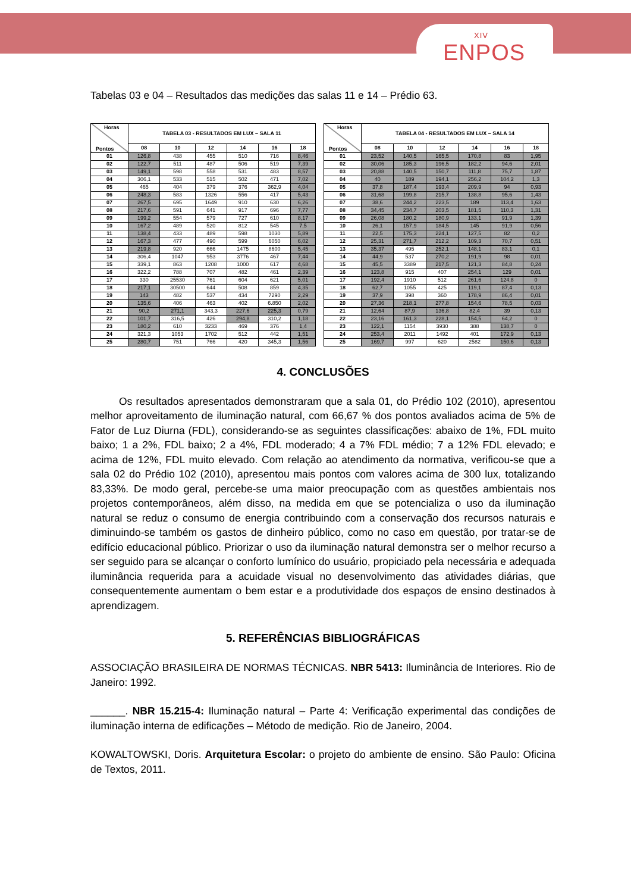XIV
ENPOS
Tabelas 03 e 04 – Resultados das medições das salas 11 e 14 – Prédio 63.
| Horas Pontos | TABELA 03 - RESULTADOS EM LUX – SALA 11 | | | | | |
| --- | --- | --- | --- | --- | --- | --- |
| | 08 | 10 | 12 | 14 | 16 | 18 |
| 01 | 126,8 | 438 | 455 | 510 | 716 | 8,46 |
| 02 | 122,7 | 511 | 487 | 506 | 519 | 7,39 |
| 03 | 149,1 | 598 | 558 | 531 | 483 | 8,57 |
| 04 | 306,1 | 533 | 515 | 502 | 471 | 7,02 |
| 05 | 465 | 404 | 379 | 376 | 362,9 | 4,04 |
| 06 | 248,3 | 583 | 1326 | 556 | 417 | 5,43 |
| 07 | 267,5 | 695 | 1649 | 910 | 630 | 6,26 |
| 08 | 217,6 | 591 | 641 | 917 | 696 | 7,77 |
| 09 | 199,2 | 554 | 579 | 727 | 610 | 8,17 |
| 10 | 167,2 | 489 | 520 | 812 | 545 | 7,5 |
| 11 | 138,4 | 433 | 489 | 598 | 1030 | 5,89 |
| 12 | 167,3 | 477 | 490 | 599 | 6050 | 6,02 |
| 13 | 219,8 | 920 | 666 | 1475 | 8600 | 5,45 |
| 14 | 306,4 | 1047 | 953 | 3776 | 467 | 7,44 |
| 15 | 339,1 | 863 | 1208 | 1000 | 617 | 4,68 |
| 16 | 322,2 | 788 | 707 | 482 | 461 | 2,39 |
| 17 | 330 | 25530 | 761 | 604 | 621 | 5,01 |
| 18 | 217,1 | 30500 | 644 | 508 | 859 | 4,35 |
| 19 | 143 | 482 | 537 | 434 | 7290 | 2,29 |
| 20 | 135,6 | 406 | 463 | 402 | 6.850 | 2,02 |
| 21 | 90,2 | 271,1 | 343,3 | 227,6 | 225,3 | 0,79 |
| 22 | 101,7 | 316,5 | 426 | 294,8 | 310,2 | 1,18 |
| 23 | 180,2 | 610 | 3233 | 469 | 376 | 1,4 |
| 24 | 321,3 | 1053 | 1702 | 512 | 442 | 1,51 |
| 25 | 280,7 | 751 | 766 | 420 | 345,3 | 1,56 |
| Horas Pontos | TABELA 04 - RESULTADOS EM LUX – SALA 14 | | | | | |
| --- | --- | --- | --- | --- | --- | --- |
| | 08 | 10 | 12 | 14 | 16 | 18 |
| 01 | 23,52 | 140,5 | 165,5 | 170,8 | 83 | 1,95 |
| 02 | 30,06 | 185,3 | 196,5 | 182,2 | 94,6 | 2,01 |
| 03 | 20,88 | 140,5 | 150,7 | 111,8 | 75,7 | 1,87 |
| 04 | 40 | 189 | 194,1 | 256,2 | 104,2 | 1,3 |
| 05 | 37,8 | 187,4 | 193,4 | 209,9 | 94 | 0,93 |
| 06 | 31,68 | 199,8 | 215,7 | 138,8 | 95,6 | 1,43 |
| 07 | 38,6 | 244,2 | 223,5 | 189 | 113,4 | 1,63 |
| 08 | 34,45 | 234,7 | 203,5 | 181,5 | 110,3 | 1,31 |
| 09 | 26,08 | 180,2 | 180,9 | 133,1 | 91,9 | 1,39 |
| 10 | 26,1 | 157,9 | 184,5 | 145 | 91,9 | 0,56 |
| 11 | 22,5 | 175,3 | 224,1 | 127,5 | 82 | 0,2 |
| 12 | 25,31 | 271,7 | 212,2 | 109,3 | 70,7 | 0,51 |
| 13 | 35,37 | 495 | 252,1 | 148,1 | 83,1 | 0,1 |
| 14 | 44,9 | 537 | 270,2 | 191,9 | 98 | 0,01 |
| 15 | 45,5 | 3389 | 217,5 | 121,3 | 84,8 | 0,24 |
| 16 | 123,8 | 915 | 407 | 254,1 | 129 | 0,01 |
| 17 | 192,4 | 1910 | 512 | 261,6 | 124,8 | 0 |
| 18 | 62,7 | 1055 | 425 | 119,1 | 87,4 | 0,13 |
| 19 | 37,9 | 398 | 360 | 178,9 | 86,4 | 0,01 |
| 20 | 27,36 | 218,1 | 277,8 | 154,6 | 78,5 | 0,03 |
| 21 | 12,64 | 87,9 | 136,8 | 82,4 | 39 | 0,13 |
| 22 | 23,16 | 161,3 | 228,1 | 154,5 | 64,2 | 0 |
| 23 | 122,1 | 1154 | 3930 | 388 | 138,7 | 0 |
| 24 | 253,4 | 2011 | 1492 | 401 | 172,9 | 0,13 |
| 25 | 169,7 | 997 | 620 | 2582 | 150,6 | 0,13 |
4. CONCLUSÕES
Os resultados apresentados demonstraram que a sala 01, do Prédio 102 (2010), apresentou melhor aproveitamento de iluminação natural, com 66,67 % dos pontos avaliados acima de 5% de Fator de Luz Diurna (FDL), considerando-se as seguintes classificações: abaixo de 1%, FDL muito baixo; 1 a 2%, FDL baixo; 2 a 4%, FDL moderado; 4 a 7% FDL médio; 7 a 12% FDL elevado; e acima de 12%, FDL muito elevado. Com relação ao atendimento da normativa, verificou-se que a sala 02 do Prédio 102 (2010), apresentou mais pontos com valores acima de 300 lux, totalizando 83,33%. De modo geral, percebe-se uma maior preocupação com as questões ambientais nos projetos contemporâneos, além disso, na medida em que se potencializa o uso da iluminação natural se reduz o consumo de energia contribuindo com a conservação dos recursos naturais e diminuindo-se também os gastos de dinheiro público, como no caso em questão, por tratar-se de edifício educacional público. Priorizar o uso da iluminação natural demonstra ser o melhor recurso a ser seguido para se alcançar o conforto lumínico do usuário, propiciado pela necessária e adequada iluminância requerida para a acuidade visual no desenvolvimento das atividades diárias, que consequentemente aumentam o bem estar e a produtividade dos espaços de ensino destinados à aprendizagem.
5. REFERÊNCIAS BIBLIOGRÁFICAS
ASSOCIAÇÃO BRASILEIRA DE NORMAS TÉCNICAS. NBR 5413: Iluminância de Interiores. Rio de Janeiro: 1992.
______. NBR 15.215-4: Iluminação natural – Parte 4: Verificação experimental das condições de iluminação interna de edificações – Método de medição. Rio de Janeiro, 2004.
KOWALTOWSKI, Doris. Arquitetura Escolar: o projeto do ambiente de ensino. São Paulo: Oficina de Textos, 2011.